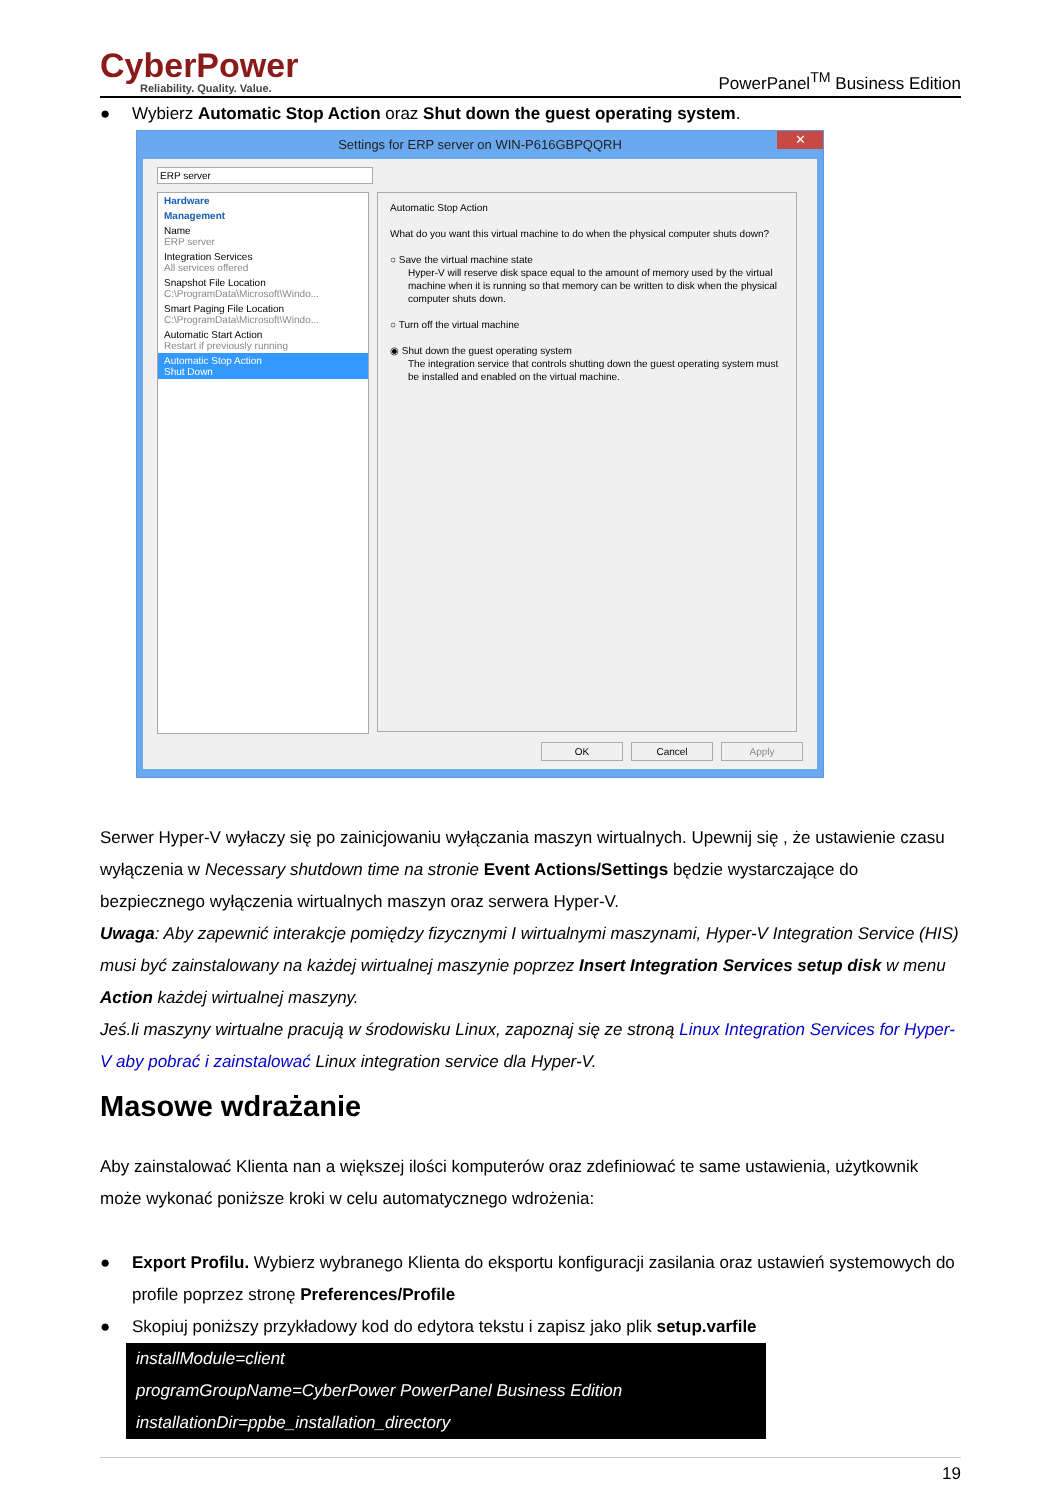CyberPower
Reliability. Quality. Value.
PowerPanel<sup>TM</sup> Business Edition
● Wybierz Automatic Stop Action oraz Shut down the guest operating system.
Settings for ERP server on WIN-P616GBPQQRH ✕
ERP server
Hardware
Management
Name
ERP server
Integration Services
All services offered
Snapshot File Location
C:\ProgramData\Microsoft\Windo...
Smart Paging File Location
C:\ProgramData\Microsoft\Windo...
Automatic Start Action
Restart if previously running
Automatic Stop Action
Shut Down
Automatic Stop Action
What do you want this virtual machine to do when the physical computer shuts down?
○ Save the virtual machine state
Hyper-V will reserve disk space equal to the amount of memory used by the virtual machine when it is running so that memory can be written to disk when the physical computer shuts down.
○ Turn off the virtual machine
◉ Shut down the guest operating system
The integration service that controls shutting down the guest operating system must be installed and enabled on the virtual machine.
OK Cancel Apply
Serwer Hyper-V wyłaczy się po zainicjowaniu wyłączania maszyn wirtualnych. Upewnij się , że ustawienie czasu wyłączenia w Necessary shutdown time na stronie Event Actions/Settings będzie wystarczające do bezpiecznego wyłączenia wirtualnych maszyn oraz serwera Hyper-V.
Uwaga: Aby zapewnić interakcje pomiędzy fizycznymi I wirtualnymi maszynami, Hyper-V Integration Service (HIS) musi być zainstalowany na każdej wirtualnej maszynie poprzez Insert Integration Services setup disk w menu Action każdej wirtualnej maszyny.
Jeś.li maszyny wirtualne pracują w środowisku Linux, zapoznaj się ze stroną Linux Integration Services for Hyper-V aby pobrać i zainstalować Linux integration service dla Hyper-V.
Masowe wdrażanie
Aby zainstalować Klienta nan a większej ilości komputerów oraz zdefiniować te same ustawienia, użytkownik może wykonać poniższe kroki w celu automatycznego wdrożenia:
● Export Profilu. Wybierz wybranego Klienta do eksportu konfiguracji zasilania oraz ustawień systemowych do profile poprzez stronę Preferences/Profile
● Skopiuj poniższy przykładowy kod do edytora tekstu i zapisz jako plik setup.varfile
installModule=client
programGroupName=CyberPower PowerPanel Business Edition
installationDir=ppbe_installation_directory
19